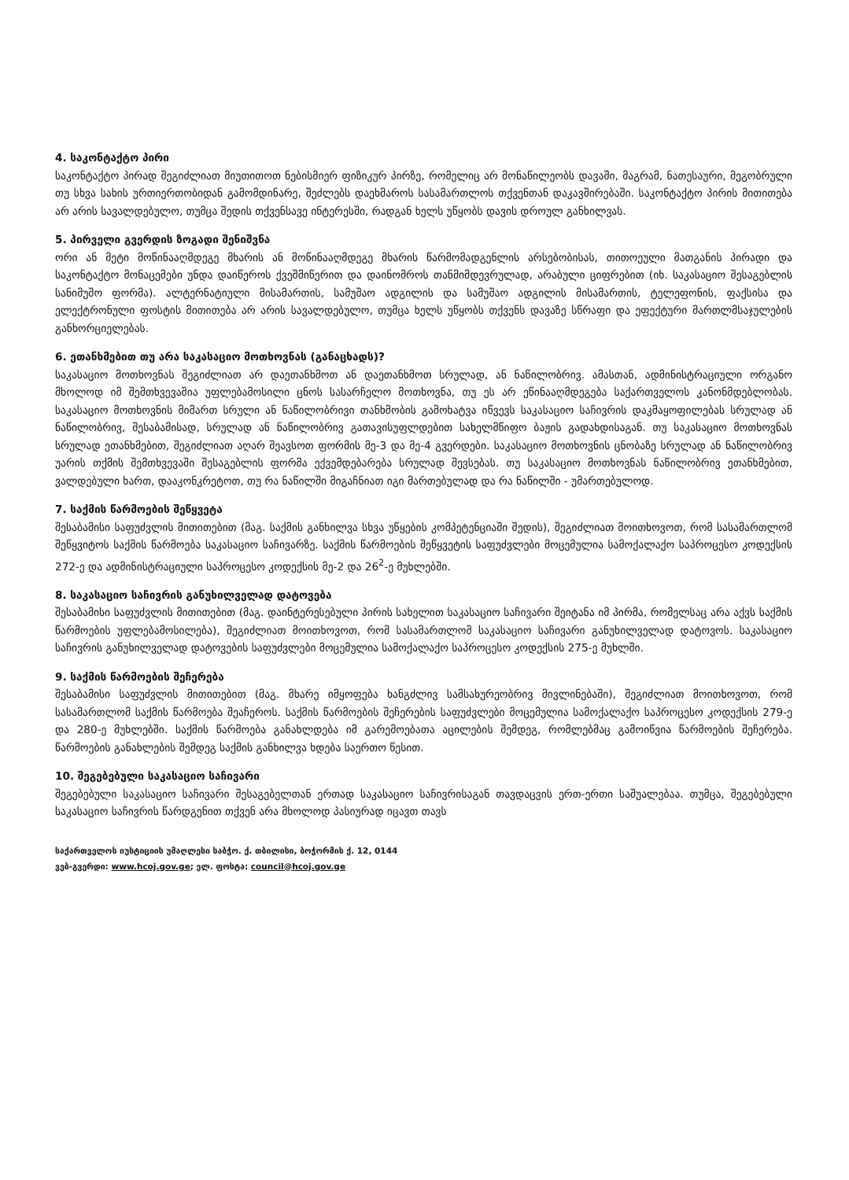4. საკონტაქტო პირი
საკონტაქტო პირად შეგიძლიათ მიუთითოთ ნებისმიერ ფიზიკურ პირზე, რომელიც არ მონაწილეობს დავაში, მაგრამ, ნათესაური, მეგობრული თუ სხვა სახის ურთიერთობიდან გამომდინარე, შეძლებს დაეხმაროს სასამართლოს თქვენთან დაკავშირებაში. საკონტაქტო პირის მითითება არ არის სავალდებულო, თუმცა შედის თქვენსავე ინტერესში, რადგან ხელს უწყობს დავის დროულ განხილვას.
5. პირველი გვერდის ზოგადი შენიშვნა
ორი ან მეტი მოწინააღმდეგე მხარის ან მოწინააღმდეგე მხარის წარმომადგენლის არსებობისას, თითოეული მათგანის პირადი და საკონტაქტო მონაცემები უნდა დაიწეროს ქვეშმიწერით და დაინომროს თანმიმდევრულად, არაბული ციფრებით (იხ. საკასაციო შესაგებლის სანიმუშო ფორმა). ალტერნატიული მისამართის, სამუშაო ადგილის და სამუშაო ადგილის მისამართის, ტელეფონის, ფაქსისა და ელექტრონული ფოსტის მითითება არ არის სავალდებულო, თუმცა ხელს უწყობს თქვენს დავაზე სწრაფი და ეფექტური მართლმსაჯულების განხორციელებას.
6. ეთანხმებით თუ არა საკასაციო მოთხოვნას (განაცხადს)?
საკასაციო მოთხოვნას შეგიძლიათ არ დაეთანხმოთ ან დაეთანხმოთ სრულად, ან ნაწილობრივ. ამასთან, ადმინისტრაციული ორგანო მხოლოდ იმ შემთხვევაშია უფლებამოსილი ცნოს სასარჩელო მოთხოვნა, თუ ეს არ ეწინააღმდეგება საქართველოს კანონმდებლობას. საკასაციო მოთხოვნის მიმართ სრული ან ნაწილობრივი თანხმობის გამოხატვა იწვევს საკასაციო საჩივრის დაკმაყოფილებას სრულად ან ნაწილობრივ, შესაბამისად, სრულად ან ნაწილობრივ გათავისუფლდებით სახელმწიფო ბაჟის გადახდისაგან. თუ საკასაციო მოთხოვნას სრულად ეთანხმებით, შეგიძლიათ აღარ შეავსოთ ფორმის მე-3 და მე-4 გვერდები. საკასაციო მოთხოვნის ცნობაზე სრულად ან ნაწილობრივ უარის თქმის შემთხვევაში შესაგებლის ფორმა ექვემდებარება სრულად შევსებას. თუ საკასაციო მოთხოვნას ნაწილობრივ ეთანხმებით, ვალდებული ხართ, დააკონკრეტოთ, თუ რა ნაწილში მიგაჩნიათ იგი მართებულად და რა ნაწილში - უმართებულოდ.
7. საქმის წარმოების შეწყვეტა
შესაბამისი საფუძვლის მითითებით (მაგ. საქმის განხილვა სხვა უწყების კომპეტენციაში შედის), შეგიძლიათ მოითხოვოთ, რომ სასამართლომ შეწყვიტოს საქმის წარმოება საკასაციო საჩივარზე. საქმის წარმოების შეწყვეტის საფუძვლები მოცემულია სამოქალაქო საპროცესო კოდექსის 272-ე და ადმინისტრაციული საპროცესო კოდექსის მე-2 და 26<sup>2</sup>-ე მუხლებში.
8. საკასაციო საჩივრის განუხილველად დატოვება
შესაბამისი საფუძვლის მითითებით (მაგ. დაინტერესებული პირის სახელით საკასაციო საჩივარი შეიტანა იმ პირმა, რომელსაც არა აქვს საქმის წარმოების უფლებამოსილება), შეგიძლიათ მოითხოვოთ, რომ სასამართლომ საკასაციო საჩივარი განუხილველად დატოვოს. საკასაციო საჩივრის განუხილველად დატოვების საფუძვლები მოცემულია სამოქალაქო საპროცესო კოდექსის 275-ე მუხლში.
9. საქმის წარმოების შეჩერება
შესაბამისი საფუძვლის მითითებით (მაგ. მხარე იმყოფება ხანგძლივ სამსახურეობრივ მივლინებაში), შეგიძლიათ მოითხოვოთ, რომ სასამართლომ საქმის წარმოება შეაჩეროს. საქმის წარმოების შეჩერების საფუძვლები მოცემულია სამოქალაქო საპროცესო კოდექსის 279-ე და 280-ე მუხლებში. საქმის წარმოება განახლდება იმ გარემოებათა აცილების შემდეგ, რომლებმაც გამოიწვია წარმოების შეჩერება. წარმოების განახლების შემდეგ საქმის განხილვა ხდება საერთო წესით.
10. შეგებებული საკასაციო საჩივარი
შეგებებული საკასაციო საჩივარი შესაგებელთან ერთად საკასაციო საჩივრისაგან თავდაცვის ერთ-ერთი საშუალებაა. თუმცა, შეგებებული საკასაციო საჩივრის წარდგენით თქვენ არა მხოლოდ პასიურად იცავთ თავს
საქართველოს იუსტიციის უმაღლესი საბჭო. ქ. თბილისი, ბოჭორმის ქ. 12, 0144
ვებ-გვერდი: www.hcoj.gov.ge; ელ. ფოსტა: council@hcoj.gov.ge